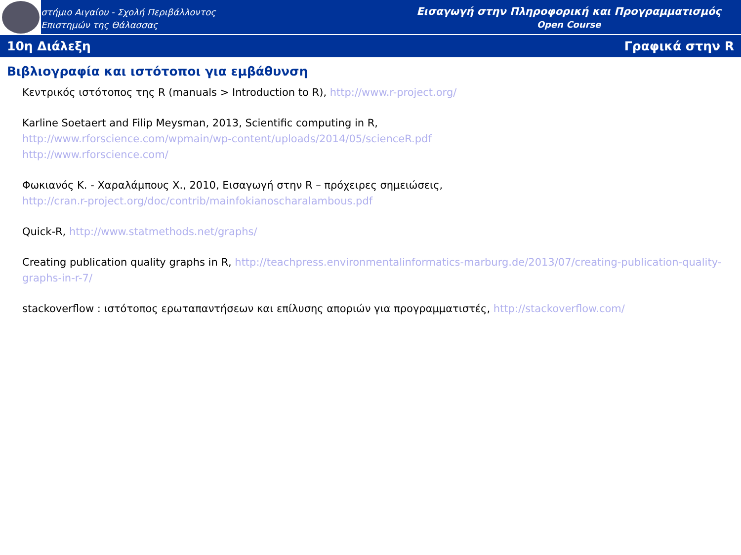στήμιο Αιγαίου - Σχολή Περιβάλλοντος
Επιστημών της Θάλασσας
Εισαγωγή στην Πληροφορική και Προγραμματισμός
Open Course
10η Διάλεξη Γραφικά στην R
Βιβλιογραφία και ιστότοποι για εμβάθυνση
Κεντρικός ιστότοπος της R (manuals > Introduction to R), http://www.r-project.org/
Karline Soetaert and Filip Meysman, 2013, Scientific computing in R,
http://www.rforscience.com/wpmain/wp-content/uploads/2014/05/scienceR.pdf
http://www.rforscience.com/
Φωκιανός Κ. - Χαραλάμπους Χ., 2010, Εισαγωγή στην R – πρόχειρες σημειώσεις,
http://cran.r-project.org/doc/contrib/mainfokianoscharalambous.pdf
Quick-R, http://www.statmethods.net/graphs/
Creating publication quality graphs in R, http://teachpress.environmentalinformatics-marburg.de/2013/07/creating-publication-quality-graphs-in-r-7/
stackoverflow : ιστότοπος ερωταπαντήσεων και επίλυσης αποριών για προγραμματιστές, http://stackoverflow.com/